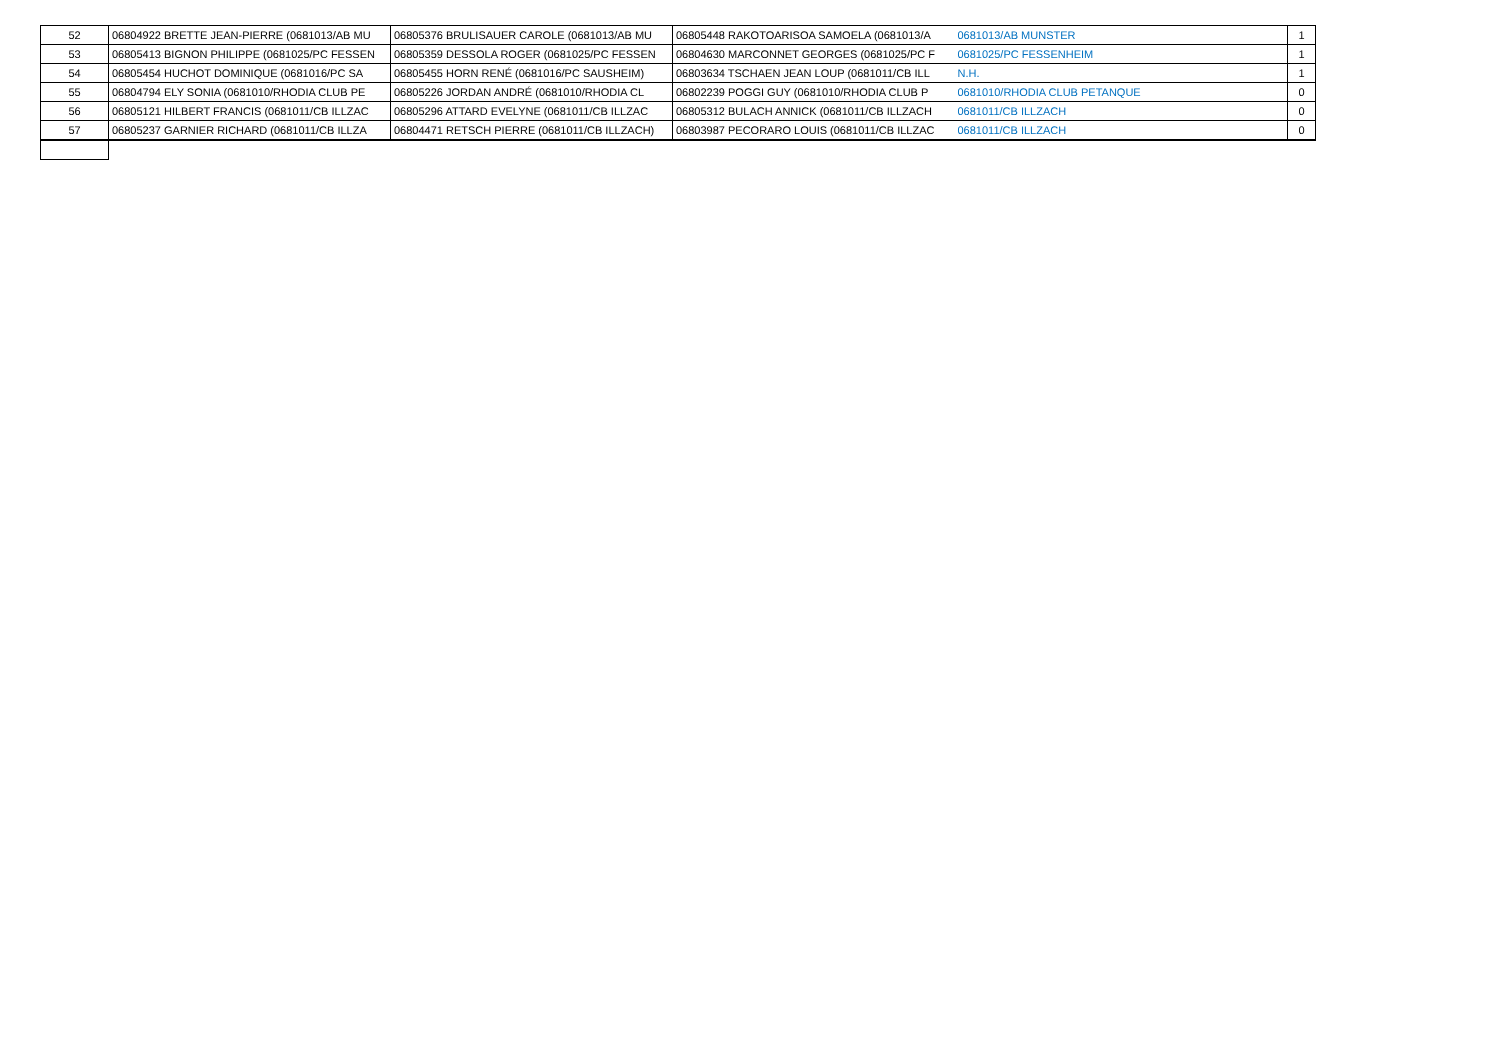| 52 | 06804922 BRETTE JEAN-PIERRE (0681013/AB MU | 06805376 BRULISAUER CAROLE (0681013/AB MU | 06805448 RAKOTOARISOA SAMOELA (0681013/A | 0681013/AB MUNSTER | 1 |
| 53 | 06805413 BIGNON PHILIPPE (0681025/PC FESSEN | 06805359 DESSOLA ROGER (0681025/PC FESSEN | 06804630 MARCONNET GEORGES (0681025/PC F | 0681025/PC FESSENHEIM | 1 |
| 54 | 06805454 HUCHOT DOMINIQUE (0681016/PC SA | 06805455 HORN RENÉ (0681016/PC SAUSHEIM) | 06803634 TSCHAEN JEAN LOUP (0681011/CB ILL | N.H. | 1 |
| 55 | 06804794 ELY SONIA (0681010/RHODIA CLUB PE | 06805226 JORDAN ANDRÉ (0681010/RHODIA CL | 06802239 POGGI GUY (0681010/RHODIA CLUB P | 0681010/RHODIA CLUB PETANQUE | 0 |
| 56 | 06805121 HILBERT FRANCIS (0681011/CB ILLZAC | 06805296 ATTARD EVELYNE (0681011/CB ILLZAC | 06805312 BULACH ANNICK (0681011/CB ILLZACH | 0681011/CB ILLZACH | 0 |
| 57 | 06805237 GARNIER RICHARD (0681011/CB ILLZA | 06804471 RETSCH PIERRE (0681011/CB ILLZACH) | 06803987 PECORARO LOUIS (0681011/CB ILLZAC | 0681011/CB ILLZACH | 0 |